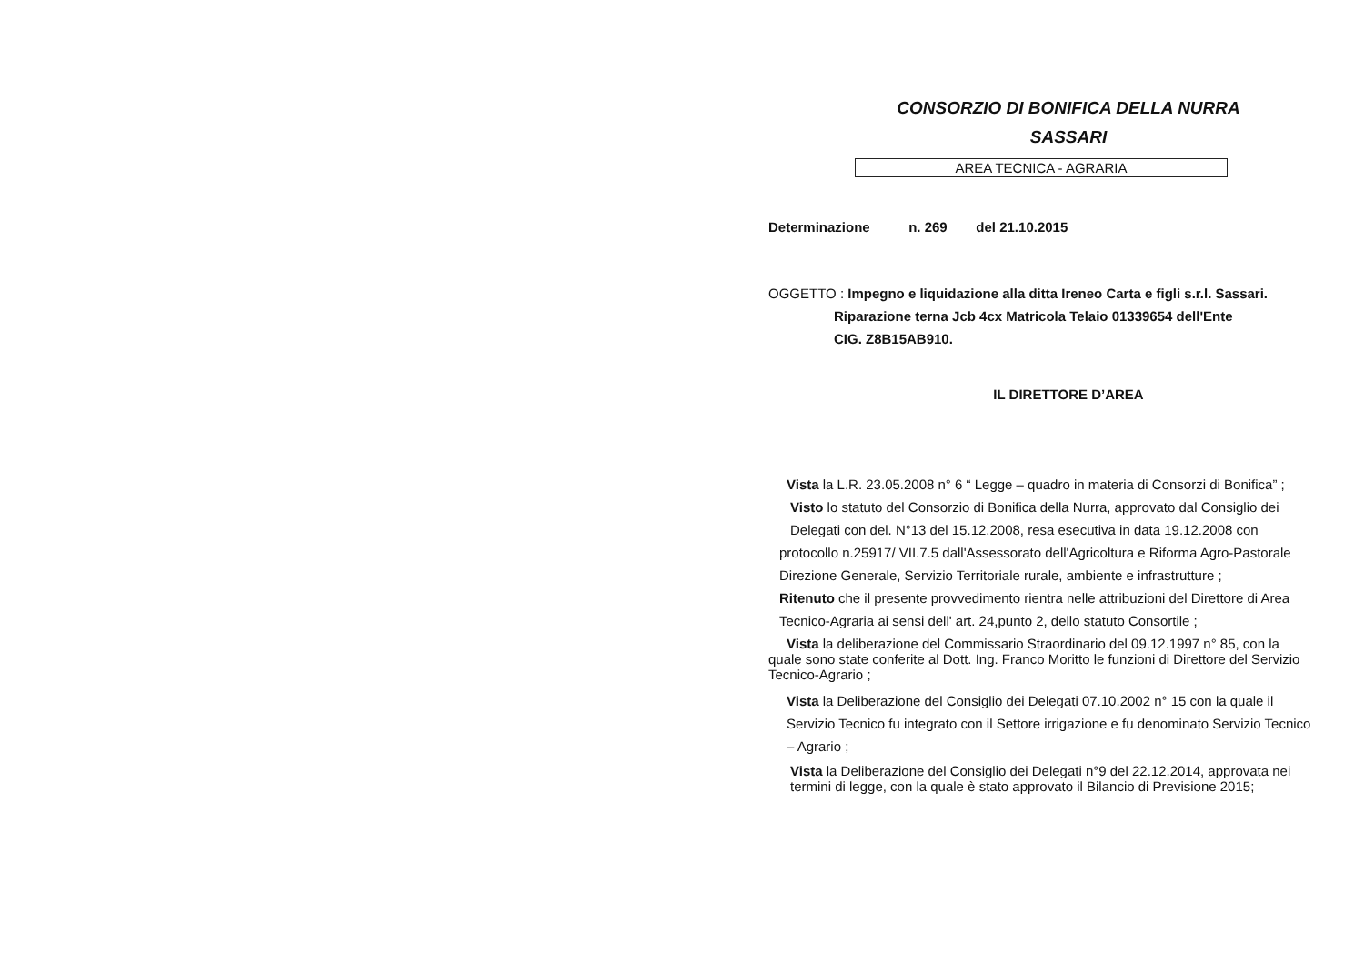CONSORZIO DI BONIFICA DELLA NURRA
SASSARI
AREA TECNICA - AGRARIA
Determinazione n. 269 del 21.10.2015
OGGETTO : Impegno e liquidazione alla ditta Ireneo Carta e figli s.r.l. Sassari.
Riparazione terna Jcb 4cx Matricola Telaio 01339654 dell'Ente
CIG. Z8B15AB910.
IL DIRETTORE D’AREA
Vista la L.R. 23.05.2008 n° 6 “ Legge – quadro in materia di Consorzi di Bonifica” ;
Visto lo statuto del Consorzio di Bonifica della Nurra, approvato dal Consiglio dei Delegati con del. N°13 del 15.12.2008, resa esecutiva in data 19.12.2008 con
protocollo n.25917/ VII.7.5 dall'Assessorato dell'Agricoltura e Riforma Agro-Pastorale Direzione Generale, Servizio Territoriale rurale, ambiente e infrastrutture ;
Ritenuto che il presente provvedimento rientra nelle attribuzioni del Direttore di Area Tecnico-Agraria ai sensi dell' art. 24,punto 2, dello statuto Consortile ;
Vista la deliberazione del Commissario Straordinario del 09.12.1997 n° 85, con la quale sono state conferite al Dott. Ing. Franco Moritto le funzioni di Direttore del Servizio Tecnico-Agrario ;
Vista la Deliberazione del Consiglio dei Delegati 07.10.2002 n° 15 con la quale il Servizio Tecnico fu integrato con il Settore irrigazione e fu denominato Servizio Tecnico – Agrario ;
Vista la Deliberazione del Consiglio dei Delegati n°9 del 22.12.2014, approvata nei termini di legge, con la quale è stato approvato il Bilancio di Previsione 2015;